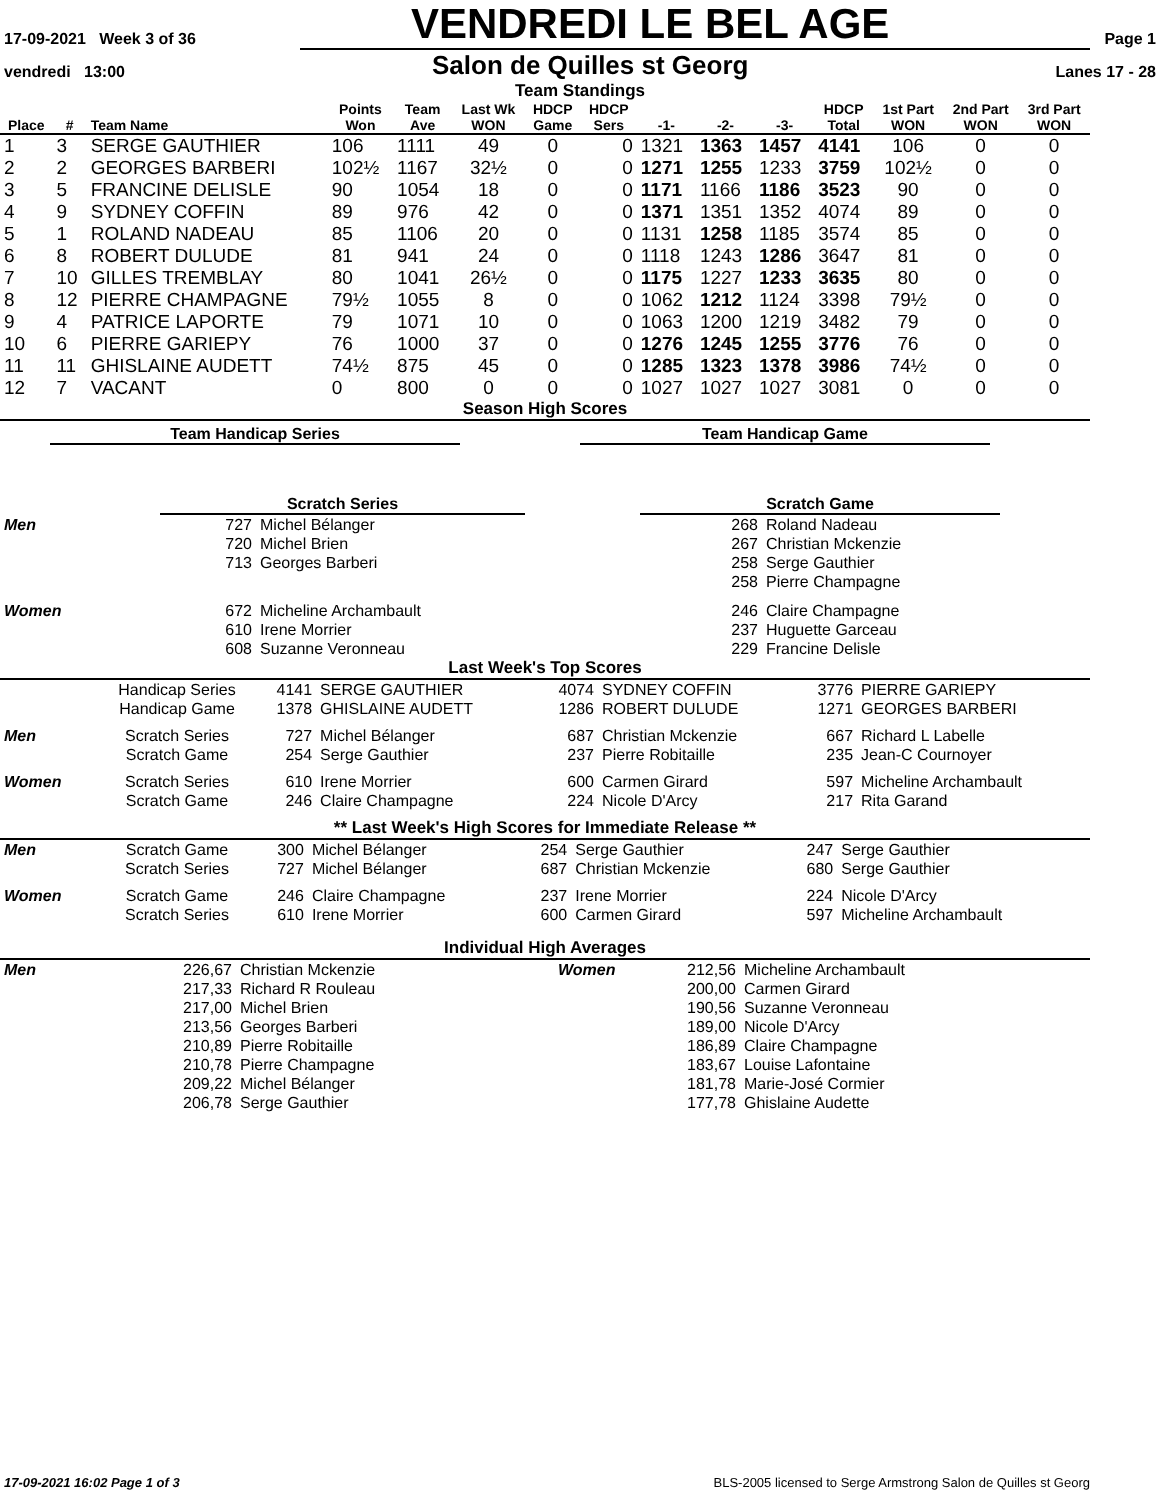17-09-2021 Week 3 of 36 VENDREDI LE BEL AGE Page 1
vendredi 13:00 Salon de Quilles st Georg Lanes 17 - 28
Team Standings
| Place | # | Team Name | Points Won | Team Ave | Last Wk WON | HDCP Game | HDCP Sers | -1- | -2- | -3- | HDCP Total | 1st Part WON | 2nd Part WON | 3rd Part WON |
| --- | --- | --- | --- | --- | --- | --- | --- | --- | --- | --- | --- | --- | --- | --- |
| 1 | 3 | SERGE GAUTHIER | 106 | 1111 | 49 | 0 | 0 | 1321 | 1363 | 1457 | 4141 | 106 | 0 | 0 |
| 2 | 2 | GEORGES BARBERI | 102½ | 1167 | 32½ | 0 | 0 | 1271 | 1255 | 1233 | 3759 | 102½ | 0 | 0 |
| 3 | 5 | FRANCINE DELISLE | 90 | 1054 | 18 | 0 | 0 | 1171 | 1166 | 1186 | 3523 | 90 | 0 | 0 |
| 4 | 9 | SYDNEY COFFIN | 89 | 976 | 42 | 0 | 0 | 1371 | 1351 | 1352 | 4074 | 89 | 0 | 0 |
| 5 | 1 | ROLAND NADEAU | 85 | 1106 | 20 | 0 | 0 | 1131 | 1258 | 1185 | 3574 | 85 | 0 | 0 |
| 6 | 8 | ROBERT DULUDE | 81 | 941 | 24 | 0 | 0 | 1118 | 1243 | 1286 | 3647 | 81 | 0 | 0 |
| 7 | 10 | GILLES TREMBLAY | 80 | 1041 | 26½ | 0 | 0 | 1175 | 1227 | 1233 | 3635 | 80 | 0 | 0 |
| 8 | 12 | PIERRE CHAMPAGNE | 79½ | 1055 | 8 | 0 | 0 | 1062 | 1212 | 1124 | 3398 | 79½ | 0 | 0 |
| 9 | 4 | PATRICE LAPORTE | 79 | 1071 | 10 | 0 | 0 | 1063 | 1200 | 1219 | 3482 | 79 | 0 | 0 |
| 10 | 6 | PIERRE GARIEPY | 76 | 1000 | 37 | 0 | 0 | 1276 | 1245 | 1255 | 3776 | 76 | 0 | 0 |
| 11 | 11 | GHISLAINE AUDETT | 74½ | 875 | 45 | 0 | 0 | 1285 | 1323 | 1378 | 3986 | 74½ | 0 | 0 |
| 12 | 7 | VACANT | 0 | 800 | 0 | 0 | 0 | 1027 | 1027 | 1027 | 3081 | 0 | 0 | 0 |
Season High Scores
Team Handicap Series Team Handicap Game
Scratch Series Scratch Game
| Men | 727 | Michel Bélanger | 268 | Roland Nadeau |
| | 720 | Michel Brien | 267 | Christian Mckenzie |
| | 713 | Georges Barberi | 258 | Serge Gauthier |
| | | | 258 | Pierre Champagne |
| Women | 672 | Micheline Archambault | 246 | Claire Champagne |
| | 610 | Irene Morrier | 237 | Huguette Garceau |
| | 608 | Suzanne Veronneau | 229 | Francine Delisle |
Last Week's Top Scores
| | Handicap Series | 4141 | SERGE GAUTHIER | 4074 | SYDNEY COFFIN | 3776 | PIERRE GARIEPY |
| | Handicap Game | 1378 | GHISLAINE AUDETT | 1286 | ROBERT DULUDE | 1271 | GEORGES BARBERI |
| Men | Scratch Series | 727 | Michel Bélanger | 687 | Christian Mckenzie | 667 | Richard L Labelle |
| | Scratch Game | 254 | Serge Gauthier | 237 | Pierre Robitaille | 235 | Jean-C Cournoyer |
| Women | Scratch Series | 610 | Irene Morrier | 600 | Carmen Girard | 597 | Micheline Archambault |
| | Scratch Game | 246 | Claire Champagne | 224 | Nicole D'Arcy | 217 | Rita Garand |
** Last Week's High Scores for Immediate Release **
| Men | Scratch Game | 300 | Michel Bélanger | 254 | Serge Gauthier | 247 | Serge Gauthier |
| | Scratch Series | 727 | Michel Bélanger | 687 | Christian Mckenzie | 680 | Serge Gauthier |
| Women | Scratch Game | 246 | Claire Champagne | 237 | Irene Morrier | 224 | Nicole D'Arcy |
| | Scratch Series | 610 | Irene Morrier | 600 | Carmen Girard | 597 | Micheline Archambault |
Individual High Averages
| Men | 226,67 | Christian Mckenzie | Women | 212,56 | Micheline Archambault |
| | 217,33 | Richard R Rouleau | | 200,00 | Carmen Girard |
| | 217,00 | Michel Brien | | 190,56 | Suzanne Veronneau |
| | 213,56 | Georges Barberi | | 189,00 | Nicole D'Arcy |
| | 210,89 | Pierre Robitaille | | 186,89 | Claire Champagne |
| | 210,78 | Pierre Champagne | | 183,67 | Louise Lafontaine |
| | 209,22 | Michel Bélanger | | 181,78 | Marie-José Cormier |
| | 206,78 | Serge Gauthier | | 177,78 | Ghislaine Audette |
17-09-2021 16:02 Page 1 of 3 BLS-2005 licensed to Serge Armstrong Salon de Quilles st Georg